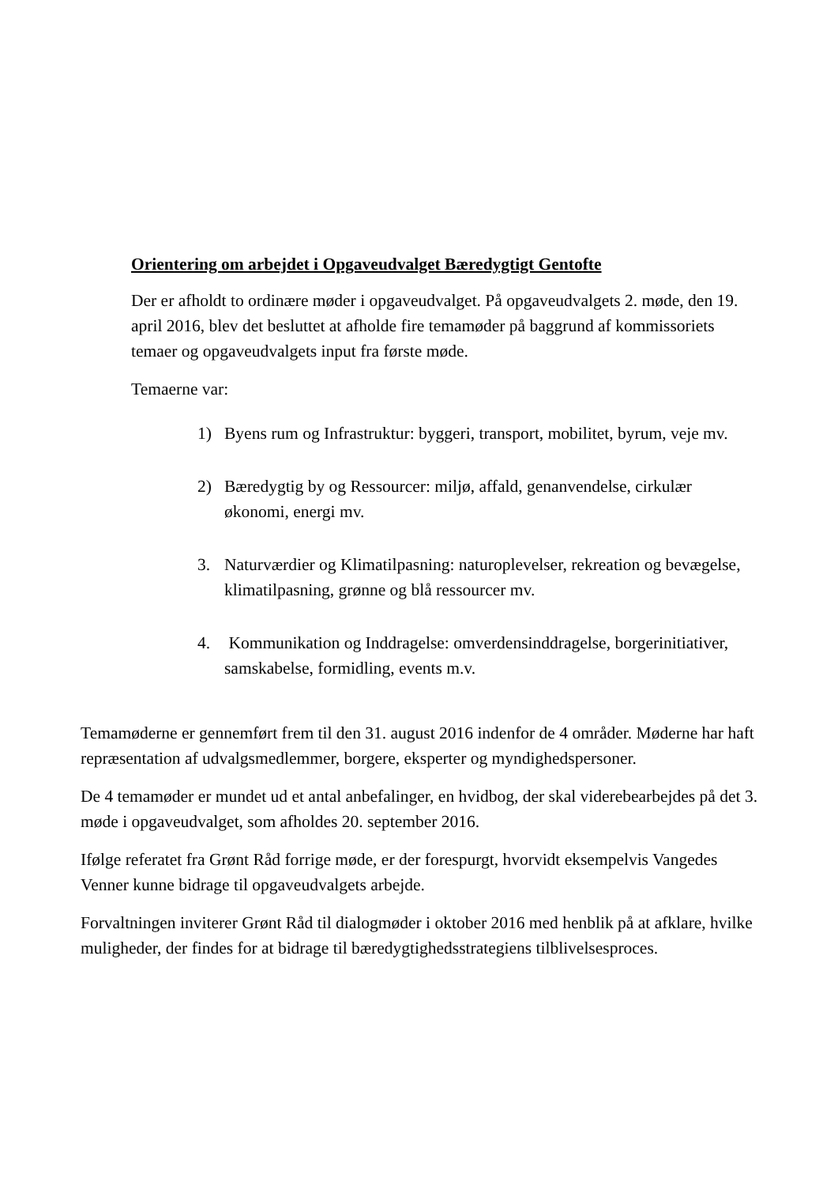Orientering om arbejdet i Opgaveudvalget Bæredygtigt Gentofte
Der er afholdt to ordinære møder i opgaveudvalget. På opgaveudvalgets 2. møde, den 19. april 2016, blev det besluttet at afholde fire temamøder på baggrund af kommissoriets temaer og opgaveudvalgets input fra første møde.
Temaerne var:
1) Byens rum og Infrastruktur: byggeri, transport, mobilitet, byrum, veje mv.
2) Bæredygtig by og Ressourcer: miljø, affald, genanvendelse, cirkulær økonomi, energi mv.
3. Naturværdier og Klimatilpasning: naturoplevelser, rekreation og bevægelse, klimatilpasning, grønne og blå ressourcer mv.
4. Kommunikation og Inddragelse: omverdensinddragelse, borgerinitiativer, samskabelse, formidling, events m.v.
Temamøderne er gennemført frem til den 31. august 2016 indenfor de 4 områder. Møderne har haft repræsentation af udvalgsmedlemmer, borgere, eksperter og myndighedspersoner.
De 4 temamøder er mundet ud et antal anbefalinger, en hvidbog, der skal viderebearbejdes på det 3. møde i opgaveudvalget, som afholdes 20. september 2016.
Ifølge referatet fra Grønt Råd forrige møde, er der forespurgt, hvorvidt eksempelvis Vangedes Venner kunne bidrage til opgaveudvalgets arbejde.
Forvaltningen inviterer Grønt Råd til dialogmøder i oktober 2016 med henblik på at afklare, hvilke muligheder, der findes for at bidrage til bæredygtighedsstrategiens tilblivelsesproces.